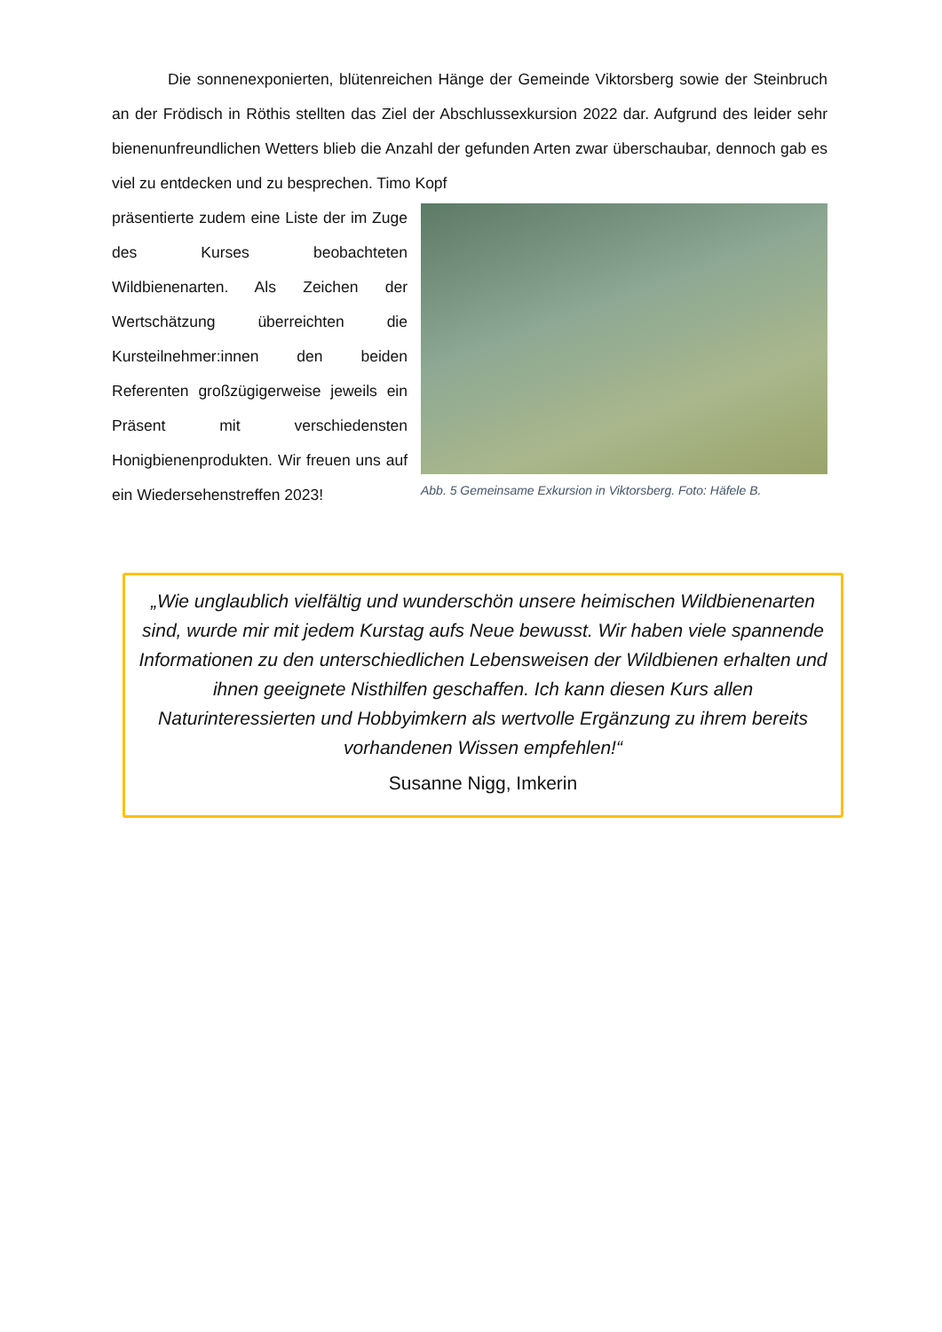Die sonnenexponierten, blütenreichen Hänge der Gemeinde Viktorsberg sowie der Steinbruch an der Frödisch in Röthis stellten das Ziel der Abschlussexkursion 2022 dar. Aufgrund des leider sehr bienenunfreundlichen Wetters blieb die Anzahl der gefunden Arten zwar überschaubar, dennoch gab es viel zu entdecken und zu besprechen. Timo Kopf
präsentierte zudem eine Liste der im Zuge des Kurses beobachteten Wildbienenarten. Als Zeichen der Wertschätzung überreichten die Kursteilnehmer:innen den beiden Referenten großzügigerweise jeweils ein Präsent mit verschiedensten Honigbienenprodukten. Wir freuen uns auf ein Wiedersehenstreffen 2023!
Abb. 5 Gemeinsame Exkursion in Viktorsberg. Foto: Häfele B.
„Wie unglaublich vielfältig und wunderschön unsere heimischen Wildbienenarten sind, wurde mir mit jedem Kurstag aufs Neue bewusst. Wir haben viele spannende Informationen zu den unterschiedlichen Lebensweisen der Wildbienen erhalten und ihnen geeignete Nisthilfen geschaffen. Ich kann diesen Kurs allen Naturinteressierten und Hobbyimkern als wertvolle Ergänzung zu ihrem bereits vorhandenen Wissen empfehlen!“
Susanne Nigg, Imkerin